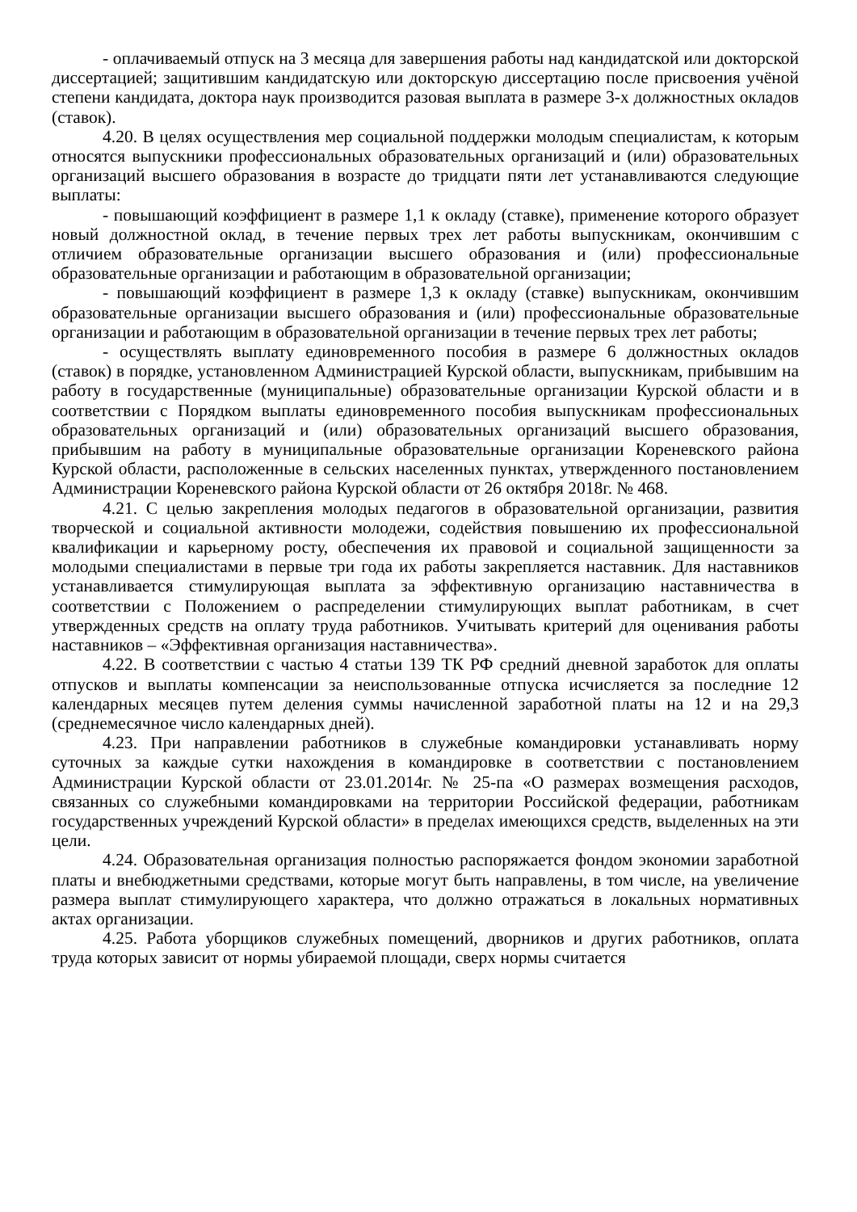- оплачиваемый отпуск на 3 месяца для завершения работы над кандидатской или докторской диссертацией; защитившим кандидатскую или докторскую диссертацию после присвоения учёной степени кандидата, доктора наук производится разовая выплата в размере 3-х должностных окладов (ставок).
4.20. В целях осуществления мер социальной поддержки молодым специалистам, к которым относятся выпускники профессиональных образовательных организаций и (или) образовательных организаций высшего образования в возрасте до тридцати пяти лет устанавливаются следующие выплаты:
- повышающий коэффициент в размере 1,1 к окладу (ставке), применение которого образует новый должностной оклад, в течение первых трех лет работы выпускникам, окончившим с отличием образовательные организации высшего образования и (или) профессиональные образовательные организации и работающим в образовательной организации;
- повышающий коэффициент в размере 1,3 к окладу (ставке) выпускникам, окончившим образовательные организации высшего образования и (или) профессиональные образовательные организации и работающим в образовательной организации в течение первых трех лет работы;
- осуществлять выплату единовременного пособия в размере 6 должностных окладов (ставок) в порядке, установленном Администрацией Курской области, выпускникам, прибывшим на работу в государственные (муниципальные) образовательные организации Курской области и в соответствии с Порядком выплаты единовременного пособия выпускникам профессиональных образовательных организаций и (или) образовательных организаций высшего образования, прибывшим на работу в муниципальные образовательные организации Кореневского района Курской области, расположенные в сельских населенных пунктах, утвержденного постановлением Администрации Кореневского района Курской области от 26 октября 2018г. № 468.
4.21. С целью закрепления молодых педагогов в образовательной организации, развития творческой и социальной активности молодежи, содействия повышению их профессиональной квалификации и карьерному росту, обеспечения их правовой и социальной защищенности за молодыми специалистами в первые три года их работы закрепляется наставник. Для наставников устанавливается стимулирующая выплата за эффективную организацию наставничества в соответствии с Положением о распределении стимулирующих выплат работникам, в счет утвержденных средств на оплату труда работников. Учитывать критерий для оценивания работы наставников – «Эффективная организация наставничества».
4.22. В соответствии с частью 4 статьи 139 ТК РФ средний дневной заработок для оплаты отпусков и выплаты компенсации за неиспользованные отпуска исчисляется за последние 12 календарных месяцев путем деления суммы начисленной заработной платы на 12 и на 29,3 (среднемесячное число календарных дней).
4.23. При направлении работников в служебные командировки устанавливать норму суточных за каждые сутки нахождения в командировке в соответствии с постановлением Администрации Курской области от 23.01.2014г. № 25-па «О размерах возмещения расходов, связанных со служебными командировками на территории Российской федерации, работникам государственных учреждений Курской области» в пределах имеющихся средств, выделенных на эти цели.
4.24. Образовательная организация полностью распоряжается фондом экономии заработной платы и внебюджетными средствами, которые могут быть направлены, в том числе, на увеличение размера выплат стимулирующего характера, что должно отражаться в локальных нормативных актах организации.
4.25. Работа уборщиков служебных помещений, дворников и других работников, оплата труда которых зависит от нормы убираемой площади, сверх нормы считается